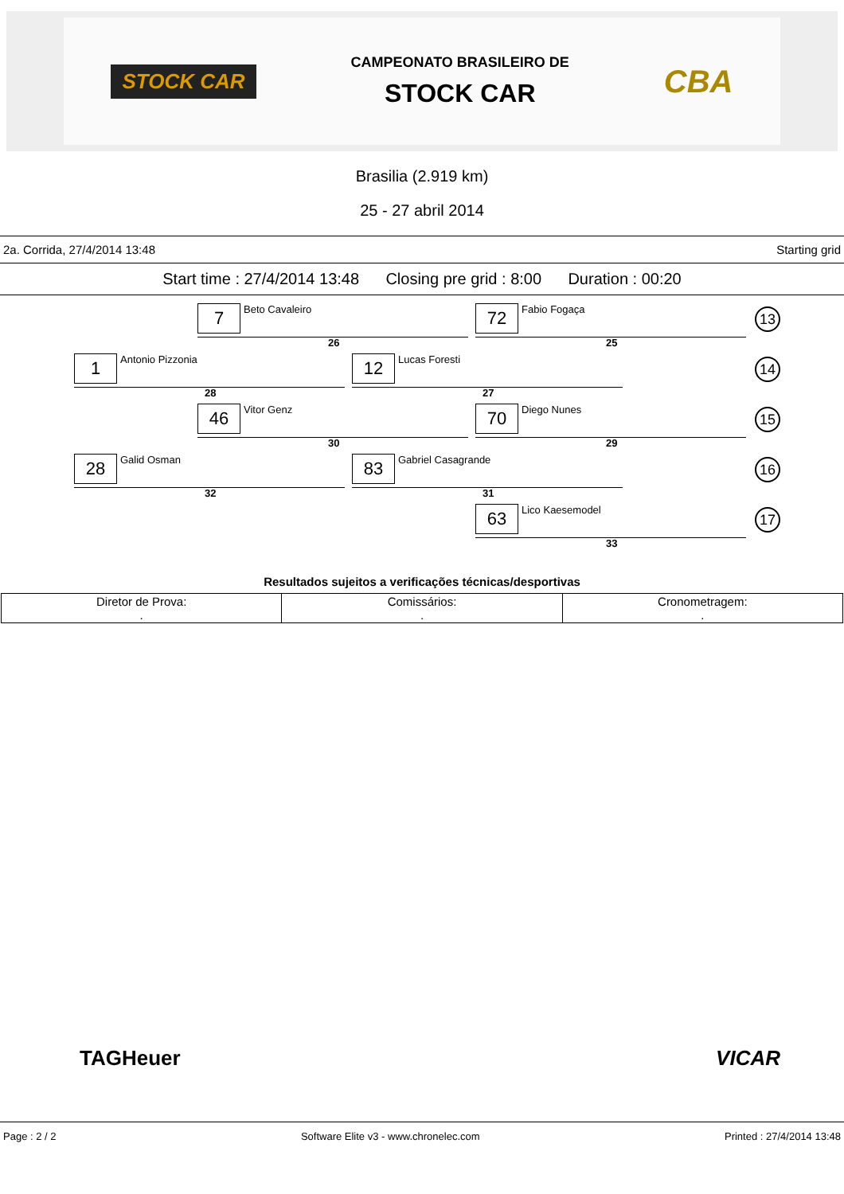STOCK CAR
CAMPEONATO BRASILEIRO DE
STOCK CAR
CBA
Brasilia (2.919 km)
25 - 27 abril 2014
2a. Corrida, 27/4/2014 13:48 Starting grid
Start time : 27/4/2014 13:48 Closing pre grid : 8:00 Duration : 00:20
7 Beto Cavaleiro
26
72 Fabio Fogaça
25
13
1 Antonio Pizzonia
28
12 Lucas Foresti
27
14
46 Vitor Genz
30
70 Diego Nunes
29
15
28 Galid Osman
32
83 Gabriel Casagrande
31
16
63 Lico Kaesemodel
33
17
Resultados sujeitos a verificações técnicas/desportivas
| Diretor de Prova: . | Comissários: . | Cronometragem: . |
TAGHeuer VICAR
Page : 2 / 2 Software Elite v3 - www.chronelec.com Printed : 27/4/2014 13:48